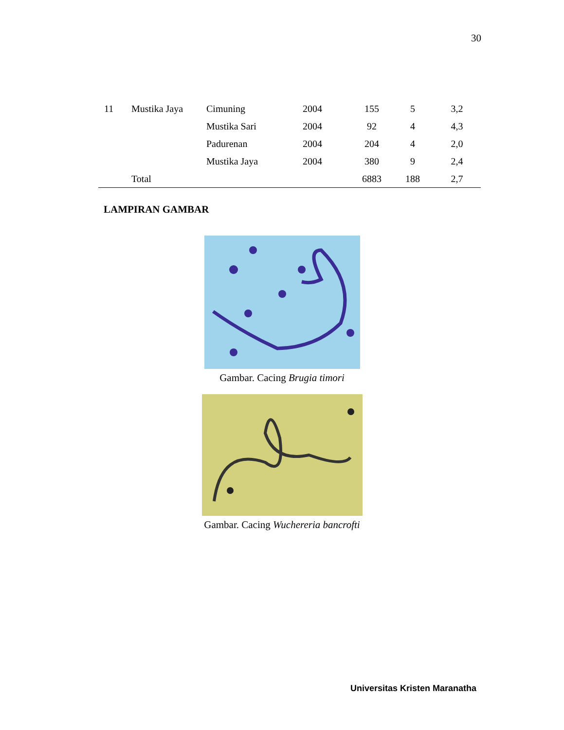30
| 11 | Mustika Jaya | Cimuning | 2004 | 155 | 5 | 3,2 |
| | | Mustika Sari | 2004 | 92 | 4 | 4,3 |
| | | Padurenan | 2004 | 204 | 4 | 2,0 |
| | | Mustika Jaya | 2004 | 380 | 9 | 2,4 |
| | Total | | | 6883 | 188 | 2,7 |
LAMPIRAN GAMBAR
Gambar. Cacing Brugia timori
Gambar. Cacing Wuchereria bancrofti
Universitas Kristen Maranatha